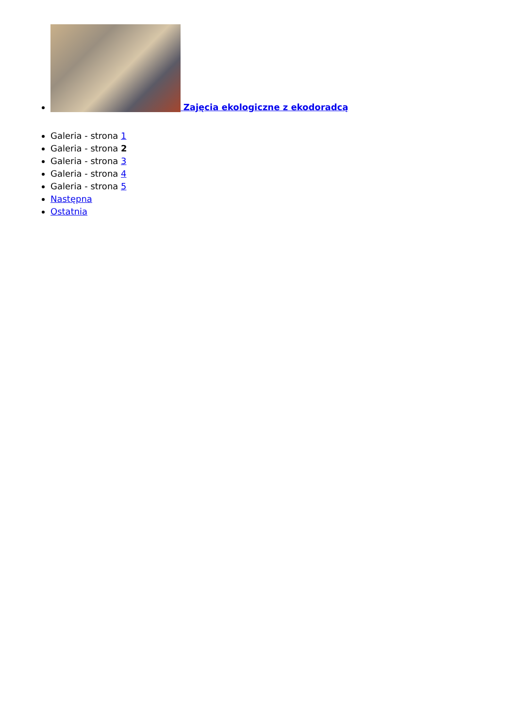Zajęcia ekologiczne z ekodoradcą
Galeria - strona 1
Galeria - strona 2
Galeria - strona 3
Galeria - strona 4
Galeria - strona 5
Następna
Ostatnia